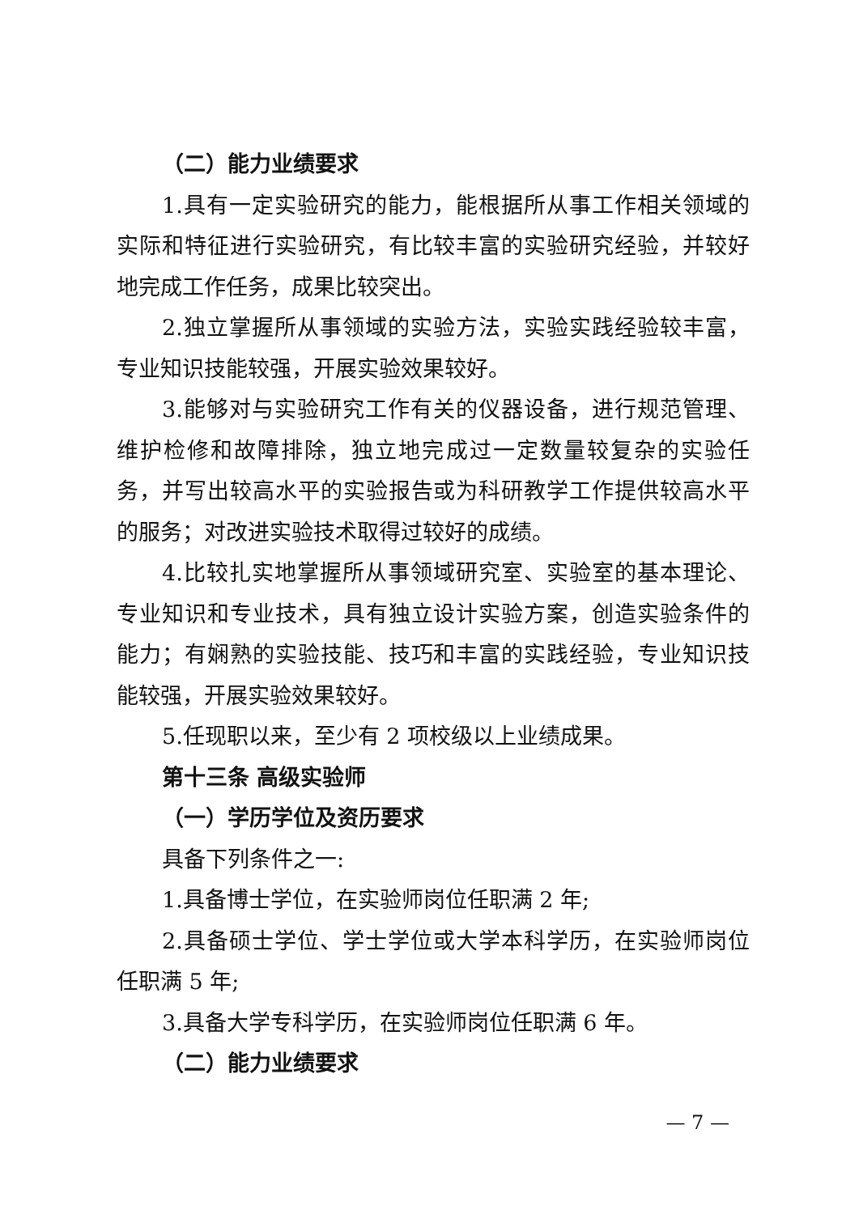（二）能力业绩要求
1.具有一定实验研究的能力，能根据所从事工作相关领域的实际和特征进行实验研究，有比较丰富的实验研究经验，并较好地完成工作任务，成果比较突出。
2.独立掌握所从事领域的实验方法，实验实践经验较丰富，专业知识技能较强，开展实验效果较好。
3.能够对与实验研究工作有关的仪器设备，进行规范管理、维护检修和故障排除，独立地完成过一定数量较复杂的实验任务，并写出较高水平的实验报告或为科研教学工作提供较高水平的服务；对改进实验技术取得过较好的成绩。
4.比较扎实地掌握所从事领域研究室、实验室的基本理论、专业知识和专业技术，具有独立设计实验方案，创造实验条件的能力；有娴熟的实验技能、技巧和丰富的实践经验，专业知识技能较强，开展实验效果较好。
5.任现职以来，至少有 2 项校级以上业绩成果。
第十三条 高级实验师
（一）学历学位及资历要求
具备下列条件之一:
1.具备博士学位，在实验师岗位任职满 2 年;
2.具备硕士学位、学士学位或大学本科学历，在实验师岗位任职满 5 年;
3.具备大学专科学历，在实验师岗位任职满 6 年。
（二）能力业绩要求
— 7 —